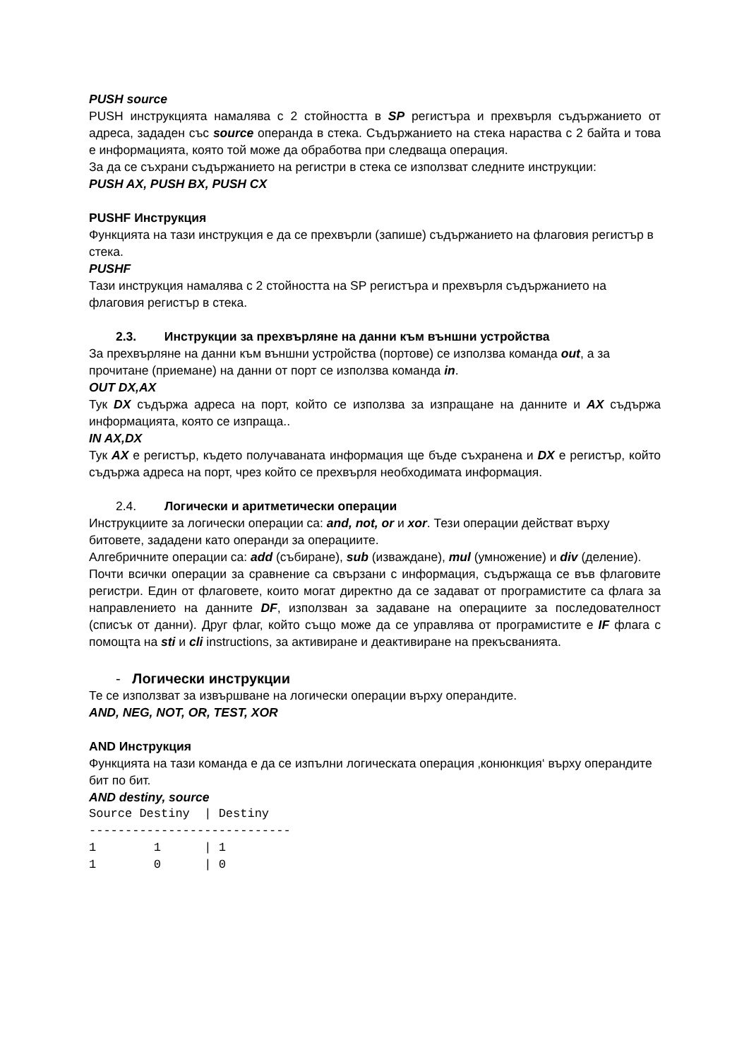PUSH source
PUSH инструкцията намалява с 2 стойността в SP регистъра и прехвърля съдържанието от адреса, зададен със source операнда в стека. Съдържанието на стека нараства с 2 байта и това е информацията, която той може да обработва при следваща операция.
За да се съхрани съдържанието на регистри в стека се използват следните инструкции:
PUSH AX, PUSH BX, PUSH CX
PUSHF Инструкция
Функцията на тази инструкция е да се прехвърли (запише) съдържанието на флаговия регистър в стека.
PUSHF
Тази инструкция намалява с 2 стойността на SP регистъра и прехвърля съдържанието на флаговия регистър в стека.
2.3. Инструкции за прехвърляне на данни към външни устройства
За прехвърляне на данни към външни устройства (портове) се използва команда out, а за прочитане (приемане) на данни от порт се използва команда in.
OUT DX,AX
Тук DX съдържа адреса на порт, който се използва за изпращане на данните и AX съдържа информацията, която се изпраща..
IN AX,DX
Тук AX е регистър, където получаваната информация ще бъде съхранена и DX е регистър, който съдържа адреса на порт, чрез който се прехвърля необходимата информация.
2.4. Логически и аритметически операции
Инструкциите за логически операции са: and, not, or и xor. Тези операции действат върху битовете, зададени като операнди за операциите.
Алгебричните операции са: add (събиране), sub (изваждане), mul (умножение) и div (деление).
Почти всички операции за сравнение са свързани с информация, съдържаща се във флаговите регистри. Един от флаговете, които могат директно да се задават от програмистите са флага за направлението на данните DF, използван за задаване на операциите за последователност (списък от данни). Друг флаг, който също може да се управлява от програмистите е IF флага с помощта на sti и cli instructions, за активиране и деактивиране на прекъсванията.
- Логически инструкции
Те се използват за извършване на логически операции върху операндите.
AND, NEG, NOT, OR, TEST, XOR
AND Инструкция
Функцията на тази команда е да се изпълни логическата операция ‚конюнкция‘ върху операндите бит по бит.
AND destiny, source
Source Destiny  | Destiny
----------------------------
1        1      | 1
1        0      | 0